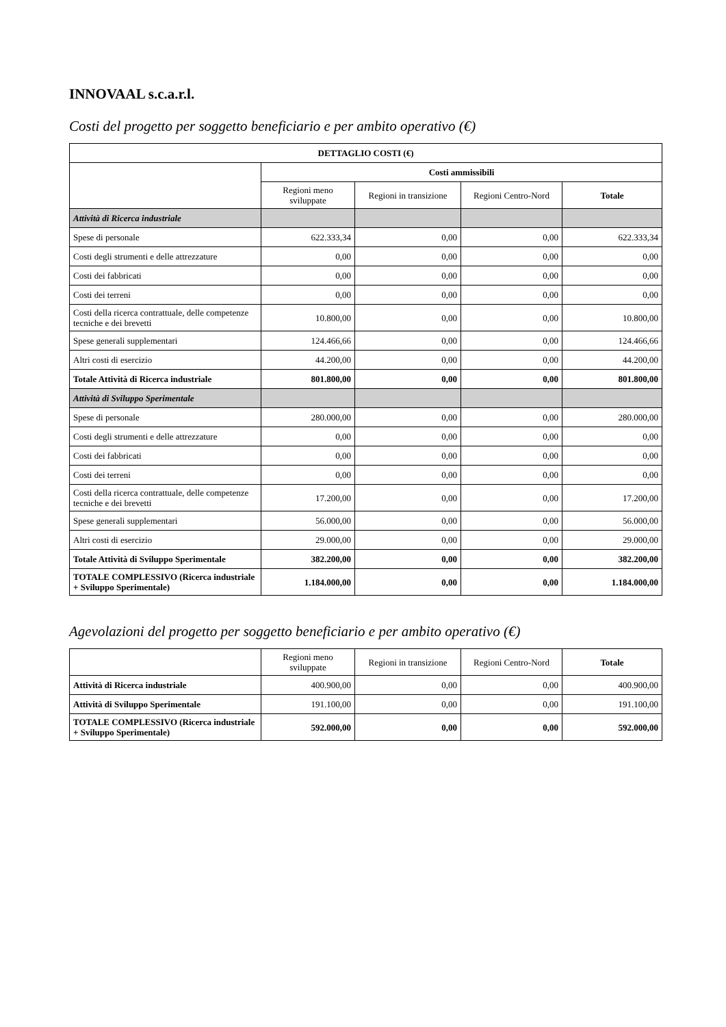INNOVAAL s.c.a.r.l.
Costi del progetto per soggetto beneficiario e per ambito operativo (€)
| DETTAGLIO COSTI (€) | | | | |
| --- | --- | --- | --- | --- |
| | Costi ammissibili | | | |
| | Regioni meno sviluppate | Regioni in transizione | Regioni Centro-Nord | Totale |
| Attività di Ricerca industriale | | | | |
| Spese di personale | 622.333,34 | 0,00 | 0,00 | 622.333,34 |
| Costi degli strumenti e delle attrezzature | 0,00 | 0,00 | 0,00 | 0,00 |
| Costi dei fabbricati | 0,00 | 0,00 | 0,00 | 0,00 |
| Costi dei terreni | 0,00 | 0,00 | 0,00 | 0,00 |
| Costi della ricerca contrattuale, delle competenze tecniche e dei brevetti | 10.800,00 | 0,00 | 0,00 | 10.800,00 |
| Spese generali supplementari | 124.466,66 | 0,00 | 0,00 | 124.466,66 |
| Altri costi di esercizio | 44.200,00 | 0,00 | 0,00 | 44.200,00 |
| Totale Attività di Ricerca industriale | 801.800,00 | 0,00 | 0,00 | 801.800,00 |
| Attività di Sviluppo Sperimentale | | | | |
| Spese di personale | 280.000,00 | 0,00 | 0,00 | 280.000,00 |
| Costi degli strumenti e delle attrezzature | 0,00 | 0,00 | 0,00 | 0,00 |
| Costi dei fabbricati | 0,00 | 0,00 | 0,00 | 0,00 |
| Costi dei terreni | 0,00 | 0,00 | 0,00 | 0,00 |
| Costi della ricerca contrattuale, delle competenze tecniche e dei brevetti | 17.200,00 | 0,00 | 0,00 | 17.200,00 |
| Spese generali supplementari | 56.000,00 | 0,00 | 0,00 | 56.000,00 |
| Altri costi di esercizio | 29.000,00 | 0,00 | 0,00 | 29.000,00 |
| Totale Attività di Sviluppo Sperimentale | 382.200,00 | 0,00 | 0,00 | 382.200,00 |
| TOTALE COMPLESSIVO (Ricerca industriale + Sviluppo Sperimentale) | 1.184.000,00 | 0,00 | 0,00 | 1.184.000,00 |
Agevolazioni del progetto per soggetto beneficiario e per ambito operativo (€)
| | Regioni meno sviluppate | Regioni in transizione | Regioni Centro-Nord | Totale |
| --- | --- | --- | --- | --- |
| Attività di Ricerca industriale | 400.900,00 | 0,00 | 0,00 | 400.900,00 |
| Attività di Sviluppo Sperimentale | 191.100,00 | 0,00 | 0,00 | 191.100,00 |
| TOTALE COMPLESSIVO (Ricerca industriale + Sviluppo Sperimentale) | 592.000,00 | 0,00 | 0,00 | 592.000,00 |